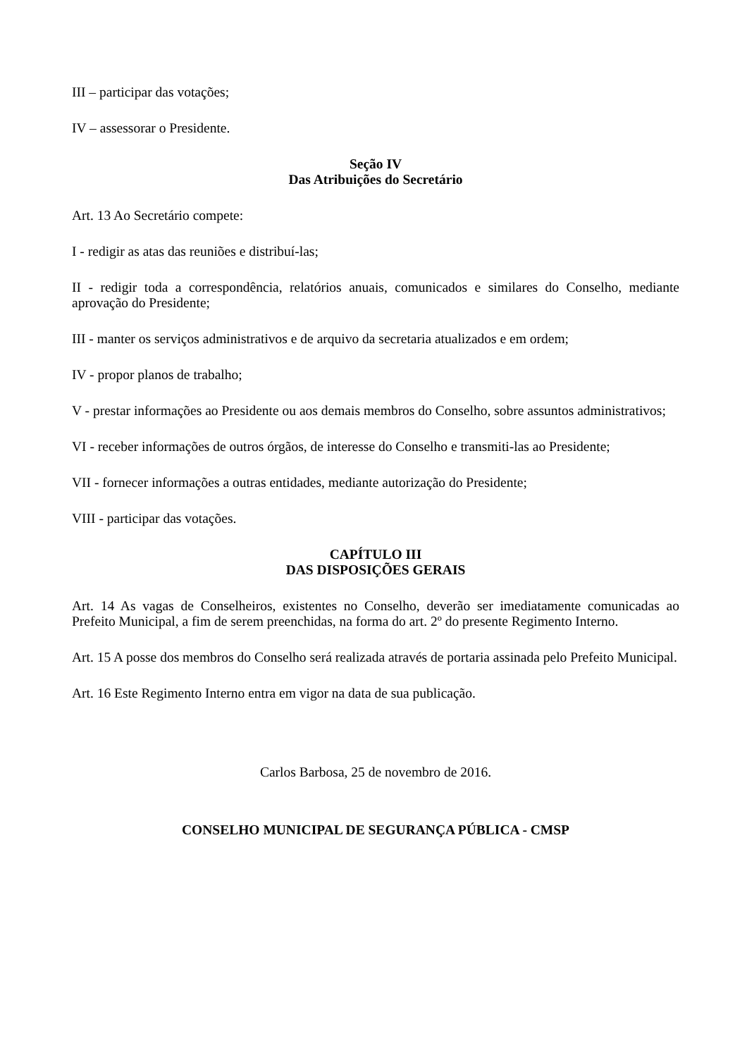III – participar das votações;
IV – assessorar o Presidente.
Seção IV
Das Atribuições do Secretário
Art. 13 Ao Secretário compete:
I - redigir as atas das reuniões e distribuí-las;
II - redigir toda a correspondência, relatórios anuais, comunicados e similares do Conselho, mediante aprovação do Presidente;
III - manter os serviços administrativos e de arquivo da secretaria atualizados e em ordem;
IV - propor planos de trabalho;
V - prestar informações ao Presidente ou aos demais membros do Conselho, sobre assuntos administrativos;
VI - receber informações de outros órgãos, de interesse do Conselho e transmiti-las ao Presidente;
VII - fornecer informações a outras entidades, mediante autorização do Presidente;
VIII - participar das votações.
CAPÍTULO III
DAS DISPOSIÇÕES GERAIS
Art. 14 As vagas de Conselheiros, existentes no Conselho, deverão ser imediatamente comunicadas ao Prefeito Municipal, a fim de serem preenchidas, na forma do art. 2º do presente Regimento Interno.
Art. 15 A posse dos membros do Conselho será realizada através de portaria assinada pelo Prefeito Municipal.
Art. 16 Este Regimento Interno entra em vigor na data de sua publicação.
Carlos Barbosa, 25 de novembro de 2016.
CONSELHO MUNICIPAL DE SEGURANÇA PÚBLICA - CMSP